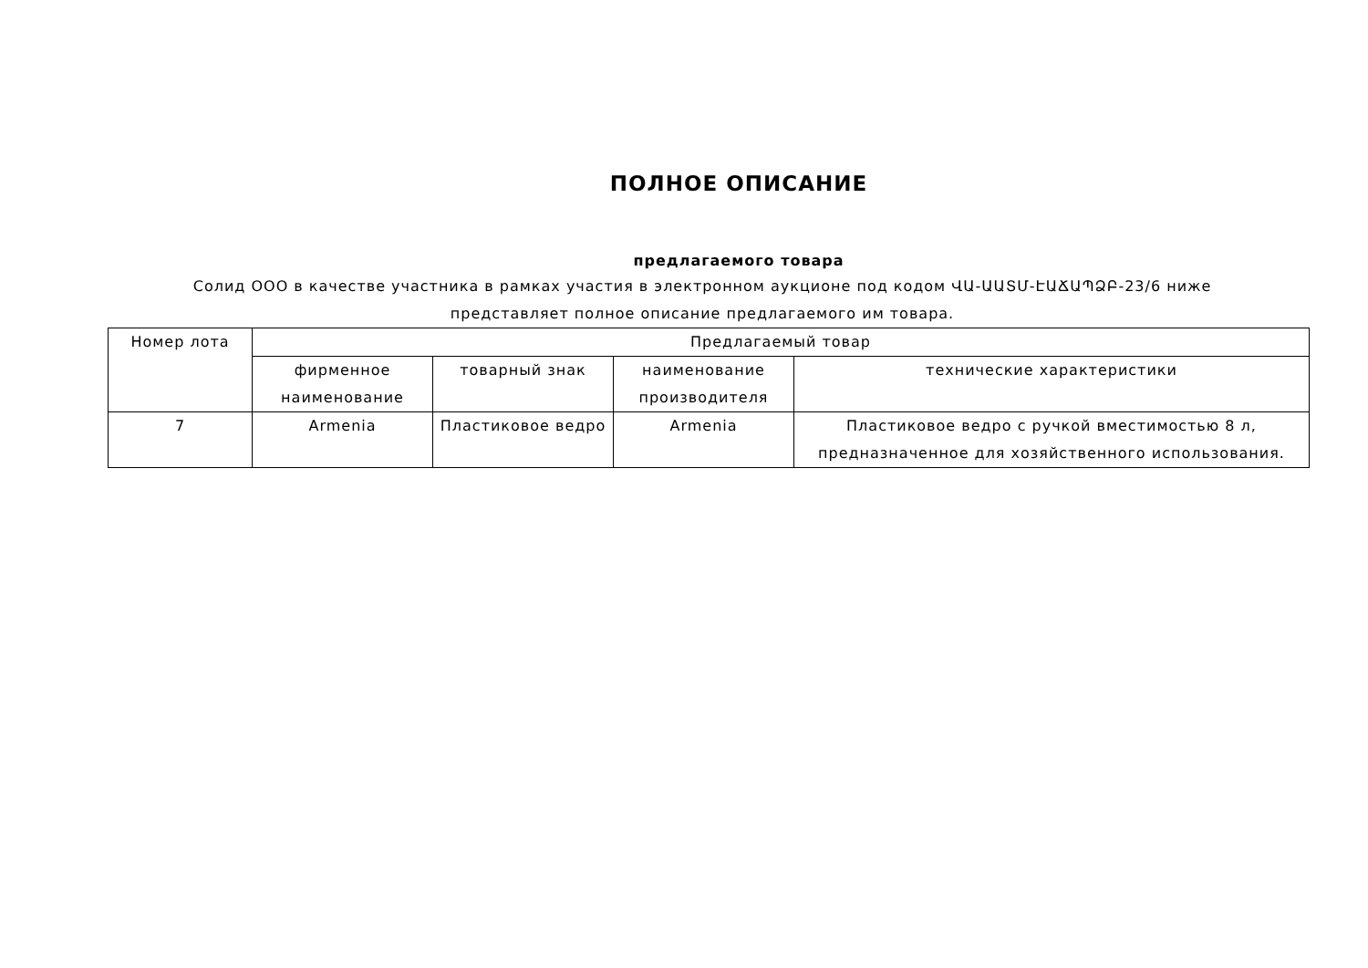ПОЛНОЕ ОПИСАНИЕ
предлагаемого товара
Солид ООО в качестве участника в рамках участия в электронном аукционе под кодом ՎԱ-ԱԱՏՄ-ԷԱՃԱՊՁԲ-23/6 ниже представляет полное описание предлагаемого им товара.
| Номер лота | Предлагаемый товар | | | |
| --- | --- | --- | --- | --- |
| | фирменное наименование | товарный знак | наименование производителя | технические характеристики |
| 7 | Armenia | Пластиковое ведро | Armenia | Пластиковое ведро с ручкой вместимостью 8 л, предназначенное для хозяйственного использования. |